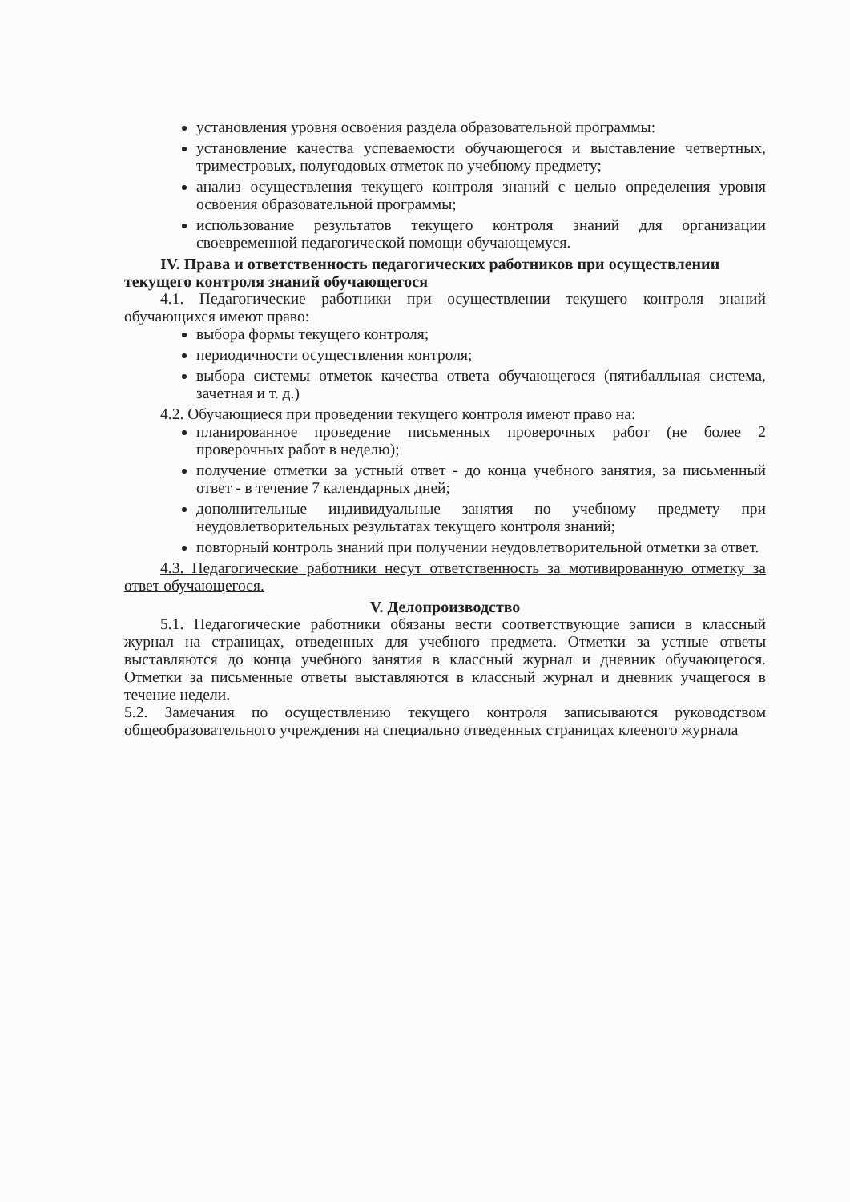установления уровня освоения раздела образовательной программы:
установление качества успеваемости обучающегося и выставление четвертных, триместровых, полугодовых отметок по учебному предмету;
анализ осуществления текущего контроля знаний с целью определения уровня освоения образовательной программы;
использование результатов текущего контроля знаний для организации своевременной педагогической помощи обучающемуся.
IV. Права и ответственность педагогических работников при осуществлении текущего контроля знаний обучающегося
4.1. Педагогические работники при осуществлении текущего контроля знаний обучающихся имеют право:
выбора формы текущего контроля;
периодичности осуществления контроля;
выбора системы отметок качества ответа обучающегося (пятибалльная система, зачетная и т. д.)
4.2. Обучающиеся при проведении текущего контроля имеют право на:
планированное проведение письменных проверочных работ (не более 2 проверочных работ в неделю);
получение отметки за устный ответ - до конца учебного занятия, за письменный ответ - в течение 7 календарных дней;
дополнительные индивидуальные занятия по учебному предмету при неудовлетворительных результатах текущего контроля знаний;
повторный контроль знаний при получении неудовлетворительной отметки за ответ.
4.3. Педагогические работники несут ответственность за мотивированную отметку за ответ обучающегося.
V. Делопроизводство
5.1. Педагогические работники обязаны вести соответствующие записи в классный журнал на страницах, отведенных для учебного предмета. Отметки за устные ответы выставляются до конца учебного занятия в классный журнал и дневник обучающегося. Отметки за письменные ответы выставляются в классный журнал и дневник учащегося в течение недели.
5.2. Замечания по осуществлению текущего контроля записываются руководством общеобразовательного учреждения на специально отведенных страницах клееного журнала